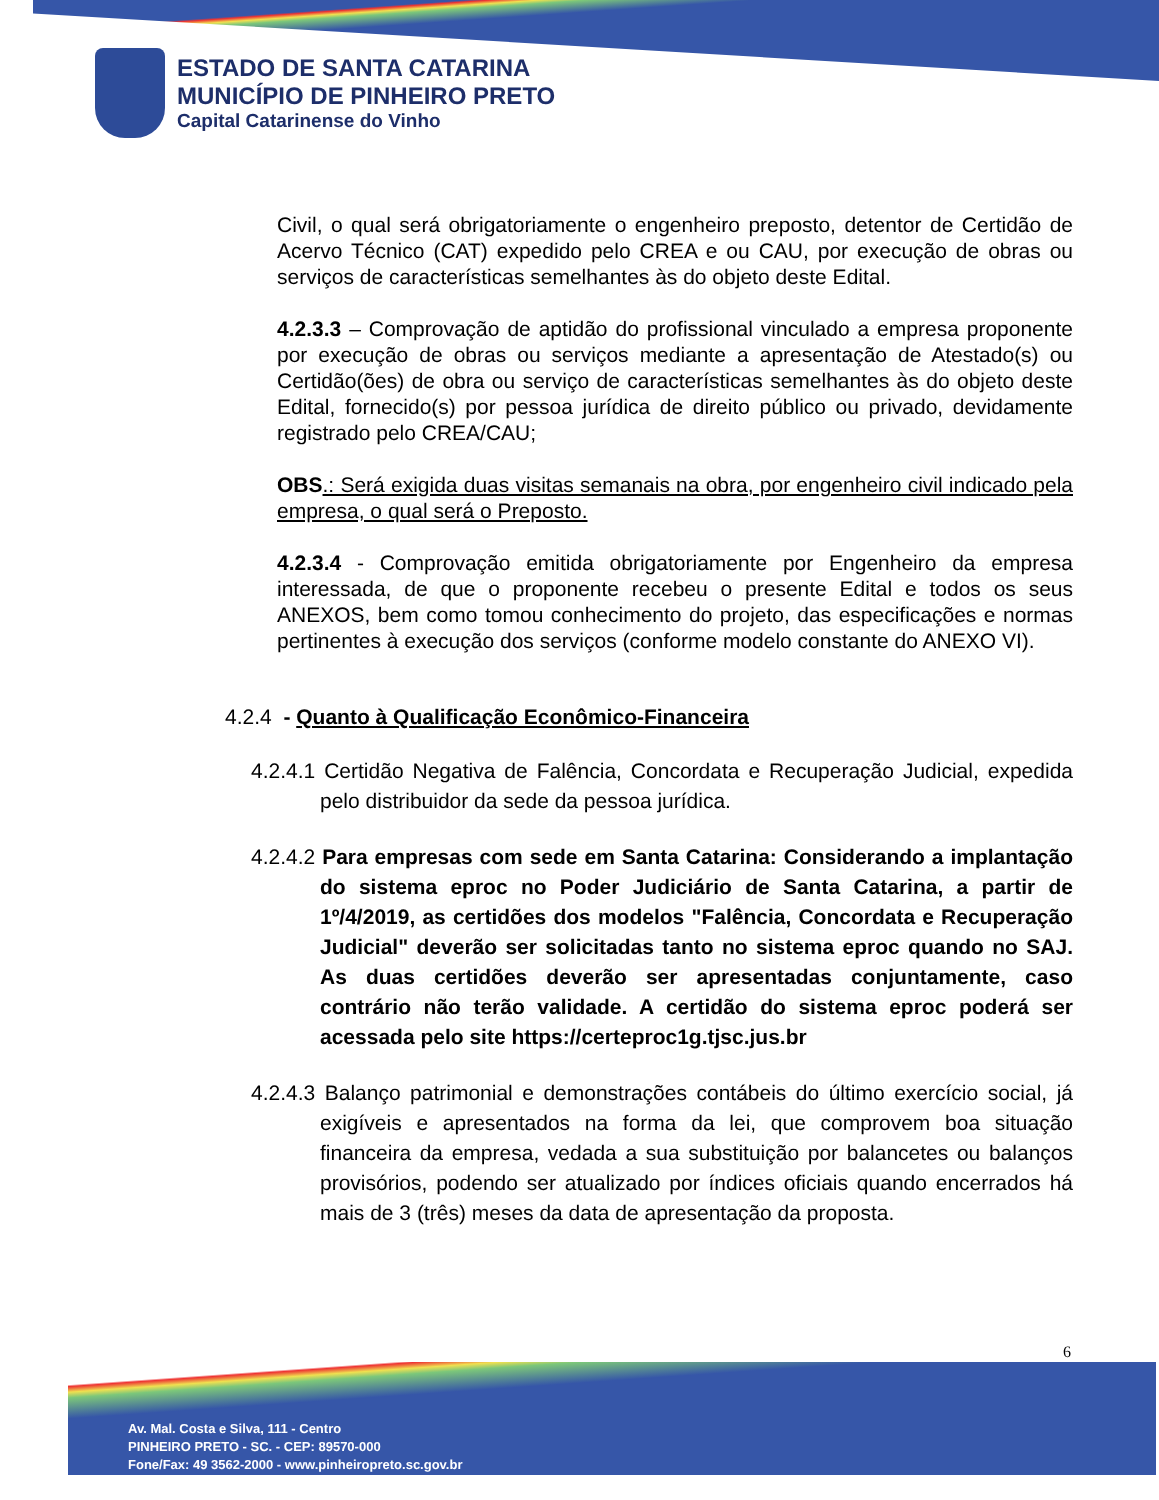ESTADO DE SANTA CATARINA
MUNICÍPIO DE PINHEIRO PRETO
Capital Catarinense do Vinho
Civil, o qual será obrigatoriamente o engenheiro preposto, detentor de Certidão de Acervo Técnico (CAT) expedido pelo CREA e ou CAU, por execução de obras ou serviços de características semelhantes às do objeto deste Edital.
4.2.3.3 – Comprovação de aptidão do profissional vinculado a empresa proponente por execução de obras ou serviços mediante a apresentação de Atestado(s) ou Certidão(ões) de obra ou serviço de características semelhantes às do objeto deste Edital, fornecido(s) por pessoa jurídica de direito público ou privado, devidamente registrado pelo CREA/CAU;
OBS.: Será exigida duas visitas semanais na obra, por engenheiro civil indicado pela empresa, o qual será o Preposto.
4.2.3.4 - Comprovação emitida obrigatoriamente por Engenheiro da empresa interessada, de que o proponente recebeu o presente Edital e todos os seus ANEXOS, bem como tomou conhecimento do projeto, das especificações e normas pertinentes à execução dos serviços (conforme modelo constante do ANEXO VI).
4.2.4 - Quanto à Qualificação Econômico-Financeira
4.2.4.1 Certidão Negativa de Falência, Concordata e Recuperação Judicial, expedida pelo distribuidor da sede da pessoa jurídica.
4.2.4.2 Para empresas com sede em Santa Catarina: Considerando a implantação do sistema eproc no Poder Judiciário de Santa Catarina, a partir de 1º/4/2019, as certidões dos modelos "Falência, Concordata e Recuperação Judicial" deverão ser solicitadas tanto no sistema eproc quando no SAJ. As duas certidões deverão ser apresentadas conjuntamente, caso contrário não terão validade. A certidão do sistema eproc poderá ser acessada pelo site https://certeproc1g.tjsc.jus.br
4.2.4.3 Balanço patrimonial e demonstrações contábeis do último exercício social, já exigíveis e apresentados na forma da lei, que comprovem boa situação financeira da empresa, vedada a sua substituição por balancetes ou balanços provisórios, podendo ser atualizado por índices oficiais quando encerrados há mais de 3 (três) meses da data de apresentação da proposta.
6
Av. Mal. Costa e Silva, 111 - Centro
PINHEIRO PRETO - SC. - CEP: 89570-000
Fone/Fax: 49 3562-2000 - www.pinheiropreto.sc.gov.br